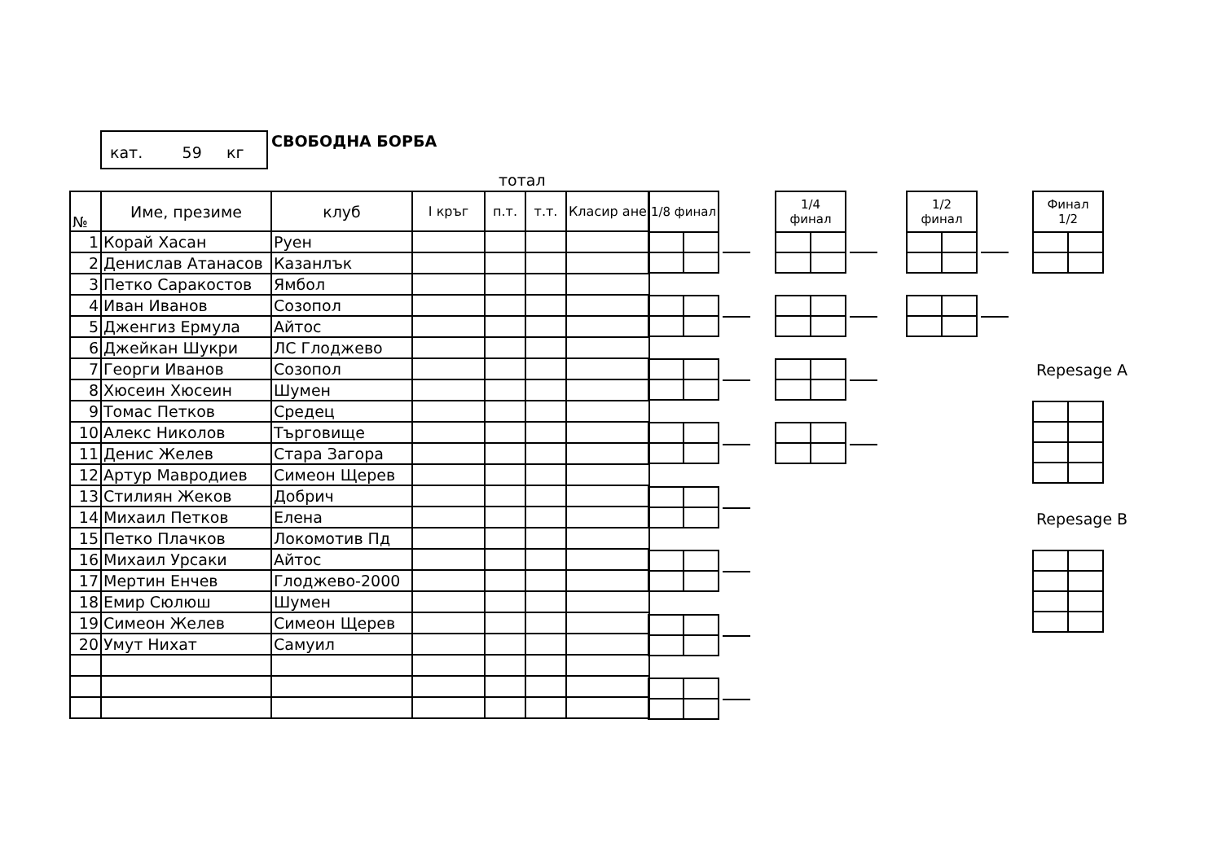кат. 59 кг
СВОБОДНА БОРБА
тотал
| № | Име, презиме | клуб | I кръг | п.т. | т.т. | Класир ане |
| --- | --- | --- | --- | --- | --- | --- |
| 1 | Корай Хасан | Руен | | | | |
| 2 | Денислав Атанасов | Казанлък | | | | |
| 3 | Петко Саракостов | Ямбол | | | | |
| 4 | Иван Иванов | Созопол | | | | |
| 5 | Дженгиз Ермула | Айтос | | | | |
| 6 | Джейкан Шукри | ЛС Глоджево | | | | |
| 7 | Георги Иванов | Созопол | | | | |
| 8 | Хюсеин Хюсеин | Шумен | | | | |
| 9 | Томас Петков | Средец | | | | |
| 10 | Алекс Николов | Търговище | | | | |
| 11 | Денис Желев | Стара Загора | | | | |
| 12 | Артур Мавродиев | Симеон Щерев | | | | |
| 13 | Стилиян Жеков | Добрич | | | | |
| 14 | Михаил Петков | Елена | | | | |
| 15 | Петко Плачков | Локомотив Пд | | | | |
| 16 | Михаил Урсаки | Айтос | | | | |
| 17 | Мертин Енчев | Глоджево-2000 | | | | |
| 18 | Емир Сюлюш | Шумен | | | | |
| 19 | Симеон Желев | Симеон Щерев | | | | |
| 20 | Умут Нихат | Самуил | | | | |
| 1/8 финал | |
| --- | --- |
| 1/4 финал | |
| --- | --- |
| 1/2 финал | |
| --- | --- |
| Финал 1/2 | |
| --- | --- |
Repesage A
Repesage B